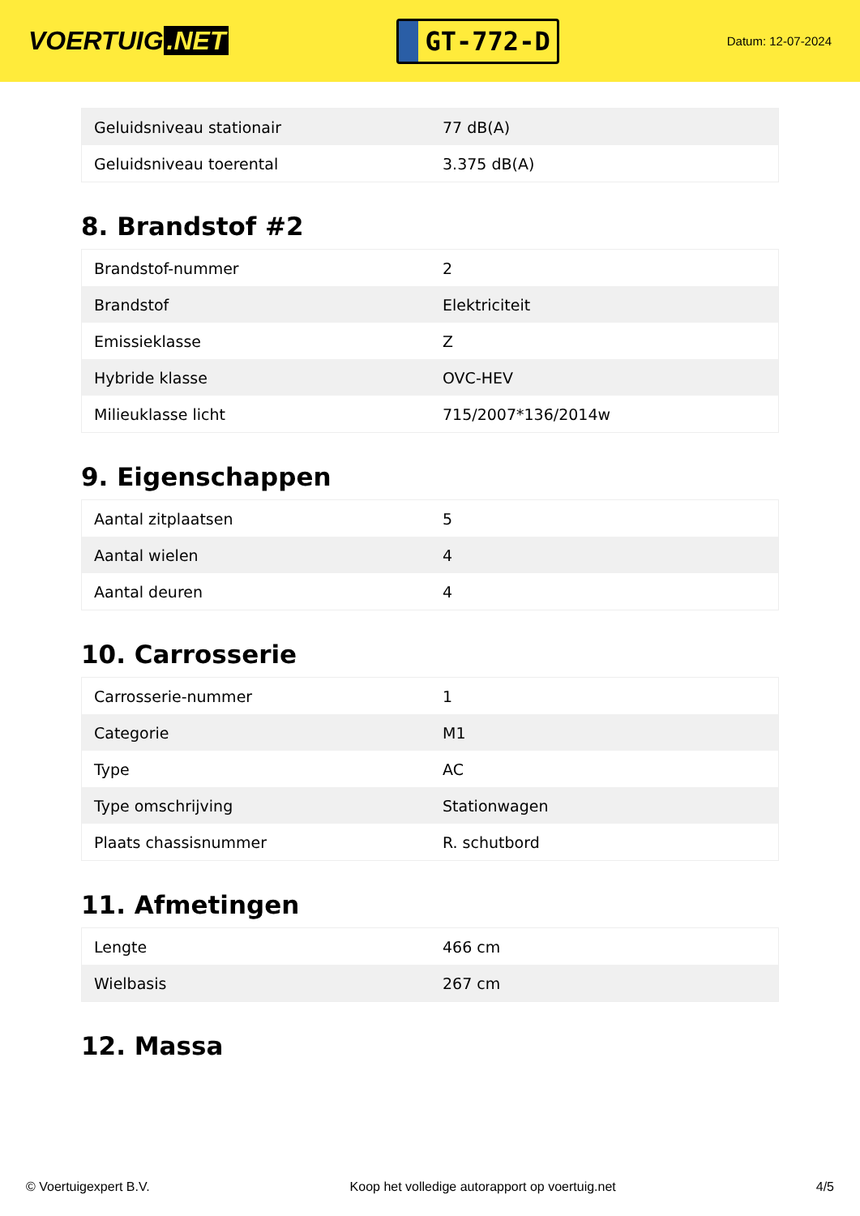VOERTUIG.NET
GT-772-D
Datum: 12-07-2024
| Geluidsniveau stationair | 77 dB(A) |
| Geluidsniveau toerental | 3.375 dB(A) |
8. Brandstof #2
| Brandstof-nummer | 2 |
| Brandstof | Elektriciteit |
| Emissieklasse | Z |
| Hybride klasse | OVC-HEV |
| Milieuklasse licht | 715/2007*136/2014w |
9. Eigenschappen
| Aantal zitplaatsen | 5 |
| Aantal wielen | 4 |
| Aantal deuren | 4 |
10. Carrosserie
| Carrosserie-nummer | 1 |
| Categorie | M1 |
| Type | AC |
| Type omschrijving | Stationwagen |
| Plaats chassisnummer | R. schutbord |
11. Afmetingen
| Lengte | 466 cm |
| Wielbasis | 267 cm |
12. Massa
© Voertuigexpert B.V. Koop het volledige autorapport op voertuig.net 4/5